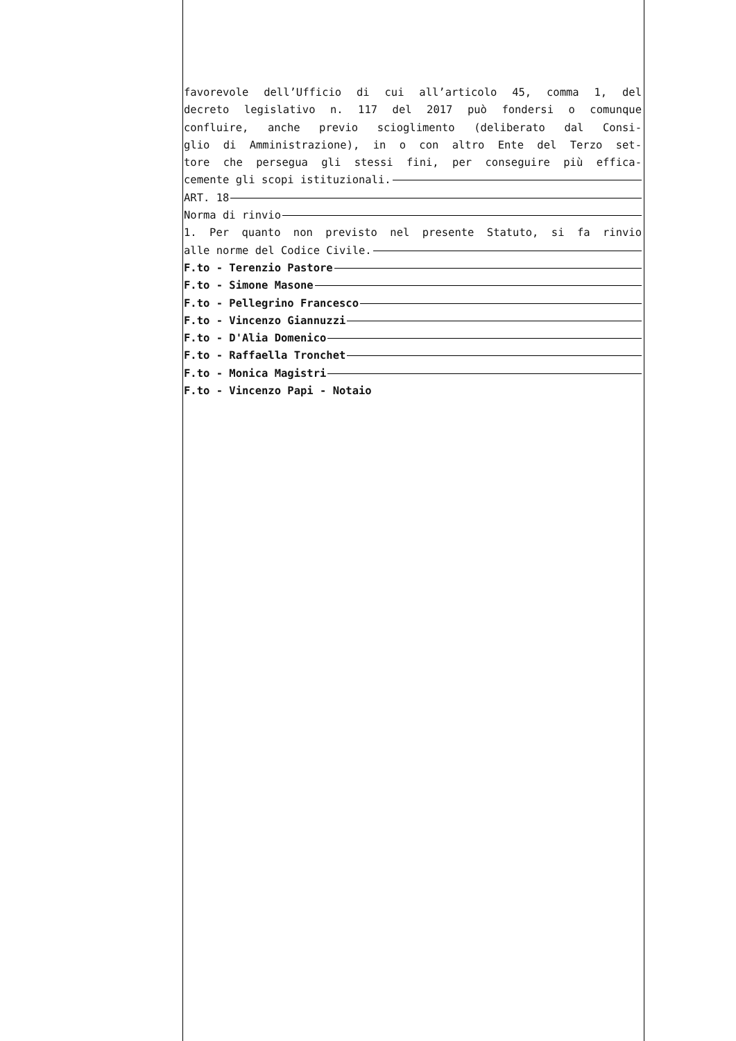favorevole dell’Ufficio di cui all’articolo 45, comma 1, del
decreto legislativo n. 117 del 2017 può fondersi o comunque
confluire, anche previo scioglimento (deliberato dal Consi-
glio di Amministrazione), in o con altro Ente del Terzo set-
tore che persegua gli stessi fini, per conseguire più effica-
cemente gli scopi istituzionali.
ART. 18
Norma di rinvio
1. Per quanto non previsto nel presente Statuto, si fa rinvio
alle norme del Codice Civile.
F.to - Terenzio Pastore
F.to - Simone Masone
F.to - Pellegrino Francesco
F.to - Vincenzo Giannuzzi
F.to - D'Alia Domenico
F.to - Raffaella Tronchet
F.to - Monica Magistri
F.to - Vincenzo Papi - Notaio